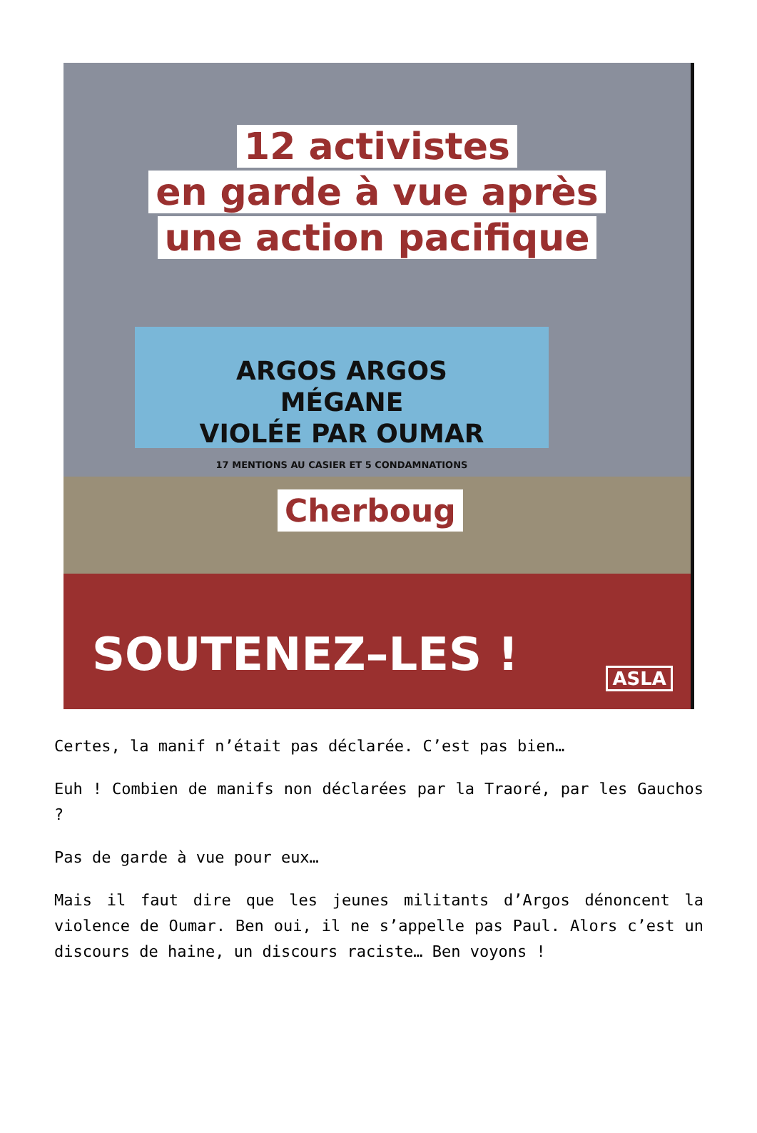12 activistes
en garde à vue après
une action pacifique
ARGOS ARGOS
MÉGANE
VIOLÉE PAR OUMAR
17 MENTIONS AU CASIER ET 5 CONDAMNATIONS
Cherboug
SOUTENEZ–LES ! ASLA
Certes, la manif n’était pas déclarée. C’est pas bien…
Euh ! Combien de manifs non déclarées par la Traoré, par les Gauchos ?
Pas de garde à vue pour eux…
Mais il faut dire que les jeunes militants d’Argos dénoncent la violence de Oumar. Ben oui, il ne s’appelle pas Paul. Alors c’est un discours de haine, un discours raciste… Ben voyons !